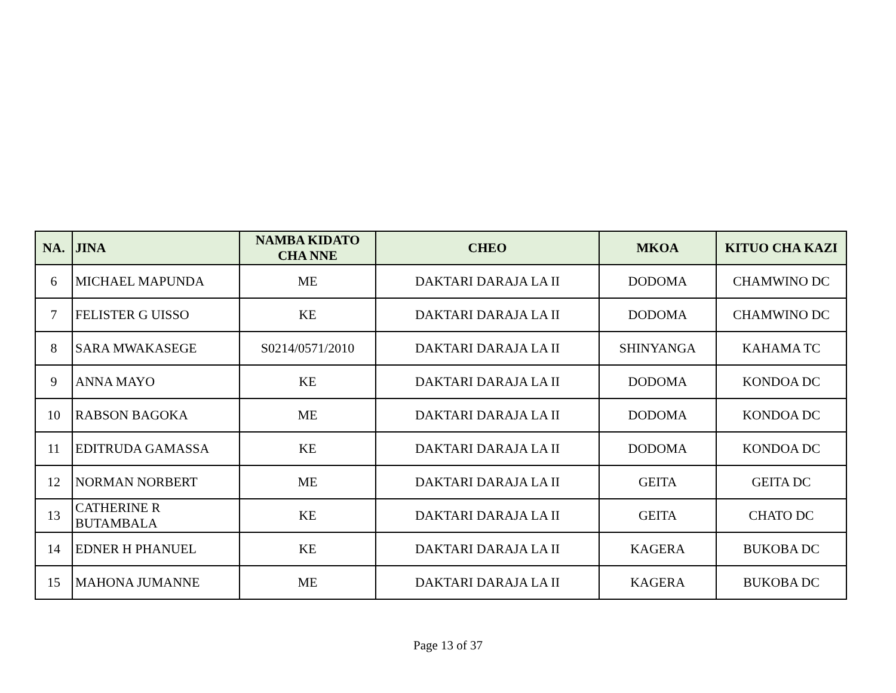| NA. | JINA | NAMBA KIDATO CHA NNE | CHEO | MKOA | KITUO CHA KAZI |
| --- | --- | --- | --- | --- | --- |
| 6 | MICHAEL MAPUNDA | ME | DAKTARI DARAJA LA II | DODOMA | CHAMWINO DC |
| 7 | FELISTER G UISSO | KE | DAKTARI DARAJA LA II | DODOMA | CHAMWINO DC |
| 8 | SARA MWAKASEGE | S0214/0571/2010 | DAKTARI DARAJA LA II | SHINYANGA | KAHAMA TC |
| 9 | ANNA MAYO | KE | DAKTARI DARAJA LA II | DODOMA | KONDOA DC |
| 10 | RABSON BAGOKA | ME | DAKTARI DARAJA LA II | DODOMA | KONDOA DC |
| 11 | EDITRUDA GAMASSA | KE | DAKTARI DARAJA LA II | DODOMA | KONDOA DC |
| 12 | NORMAN NORBERT | ME | DAKTARI DARAJA LA II | GEITA | GEITA DC |
| 13 | CATHERINE R BUTAMBALA | KE | DAKTARI DARAJA LA II | GEITA | CHATO DC |
| 14 | EDNER H PHANUEL | KE | DAKTARI DARAJA LA II | KAGERA | BUKOBA DC |
| 15 | MAHONA JUMANNE | ME | DAKTARI DARAJA LA II | KAGERA | BUKOBA DC |
Page 13 of 37